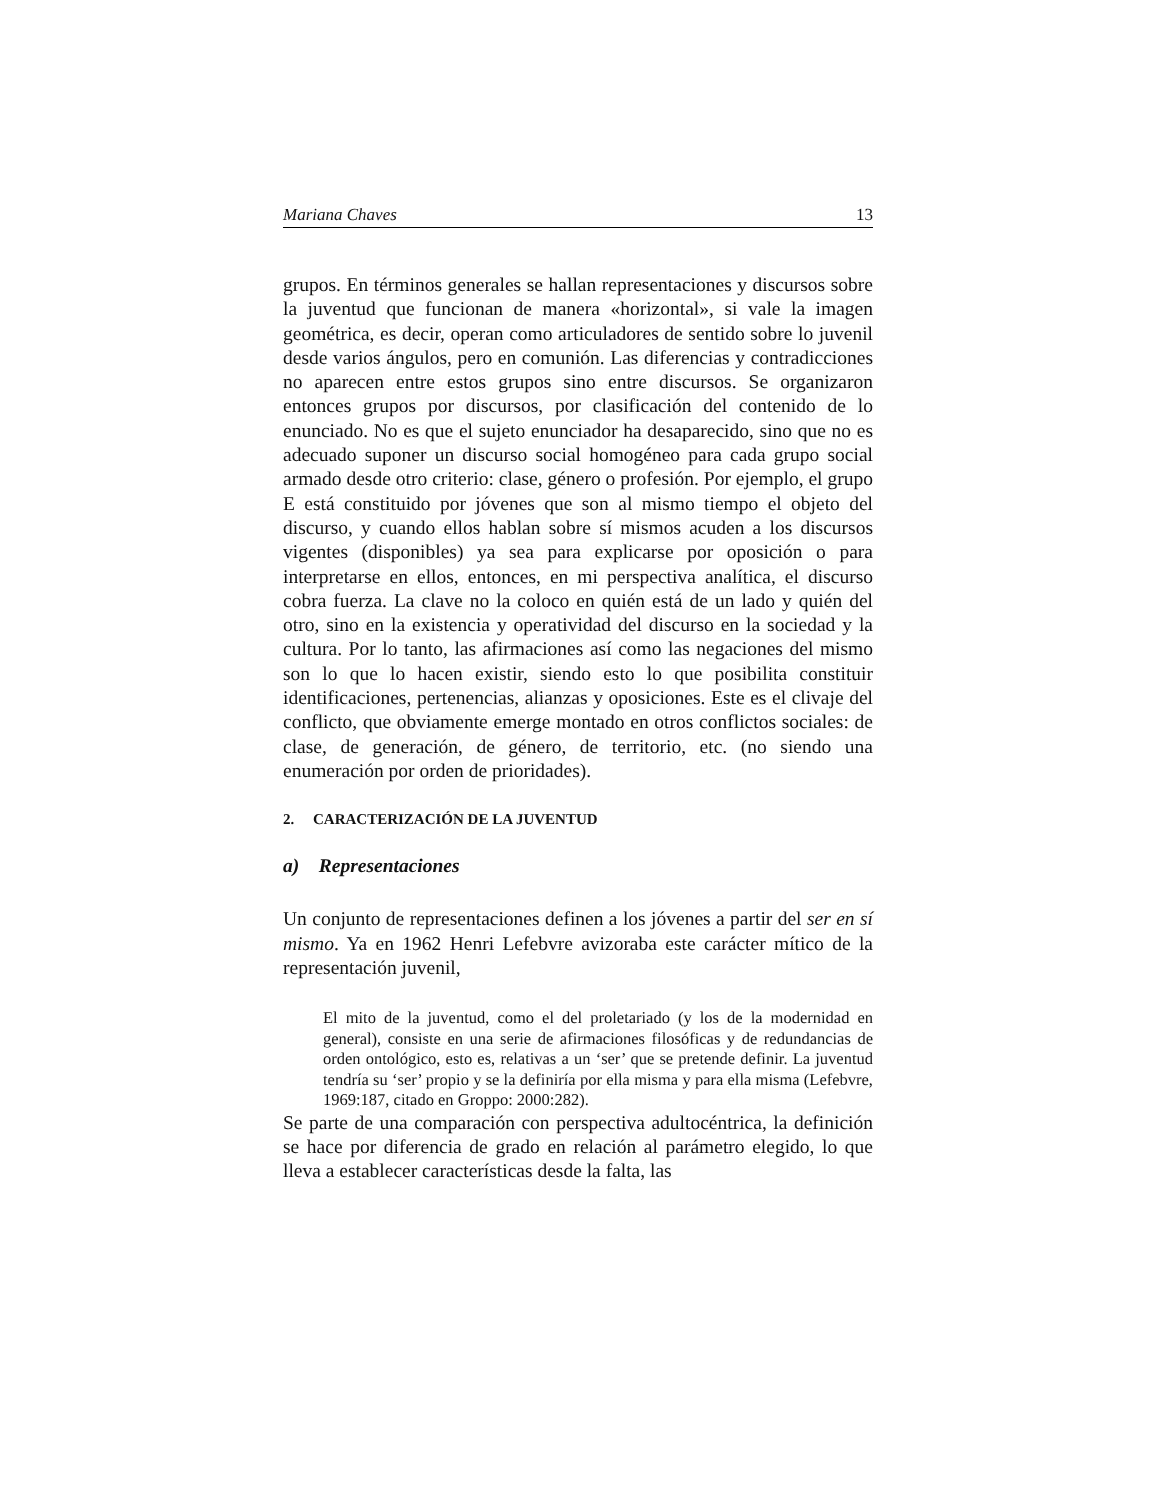Mariana Chaves 13
grupos. En términos generales se hallan representaciones y discursos sobre la juventud que funcionan de manera «horizontal», si vale la imagen geométrica, es decir, operan como articuladores de sentido sobre lo juvenil desde varios ángulos, pero en comunión. Las diferencias y contradicciones no aparecen entre estos grupos sino entre discursos. Se organizaron entonces grupos por discursos, por clasificación del contenido de lo enunciado. No es que el sujeto enunciador ha desaparecido, sino que no es adecuado suponer un discurso social homogéneo para cada grupo social armado desde otro criterio: clase, género o profesión. Por ejemplo, el grupo E está constituido por jóvenes que son al mismo tiempo el objeto del discurso, y cuando ellos hablan sobre sí mismos acuden a los discursos vigentes (disponibles) ya sea para explicarse por oposición o para interpretarse en ellos, entonces, en mi perspectiva analítica, el discurso cobra fuerza. La clave no la coloco en quién está de un lado y quién del otro, sino en la existencia y operatividad del discurso en la sociedad y la cultura. Por lo tanto, las afirmaciones así como las negaciones del mismo son lo que lo hacen existir, siendo esto lo que posibilita constituir identificaciones, pertenencias, alianzas y oposiciones. Este es el clivaje del conflicto, que obviamente emerge montado en otros conflictos sociales: de clase, de generación, de género, de territorio, etc. (no siendo una enumeración por orden de prioridades).
2. CARACTERIZACIÓN DE LA JUVENTUD
a) Representaciones
Un conjunto de representaciones definen a los jóvenes a partir del ser en sí mismo. Ya en 1962 Henri Lefebvre avizoraba este carácter mítico de la representación juvenil,
El mito de la juventud, como el del proletariado (y los de la modernidad en general), consiste en una serie de afirmaciones filosóficas y de redundancias de orden ontológico, esto es, relativas a un ‘ser’ que se pretende definir. La juventud tendría su ‘ser’ propio y se la definiría por ella misma y para ella misma (Lefebvre, 1969:187, citado en Groppo: 2000:282).
Se parte de una comparación con perspectiva adultocéntrica, la definición se hace por diferencia de grado en relación al parámetro elegido, lo que lleva a establecer características desde la falta, las